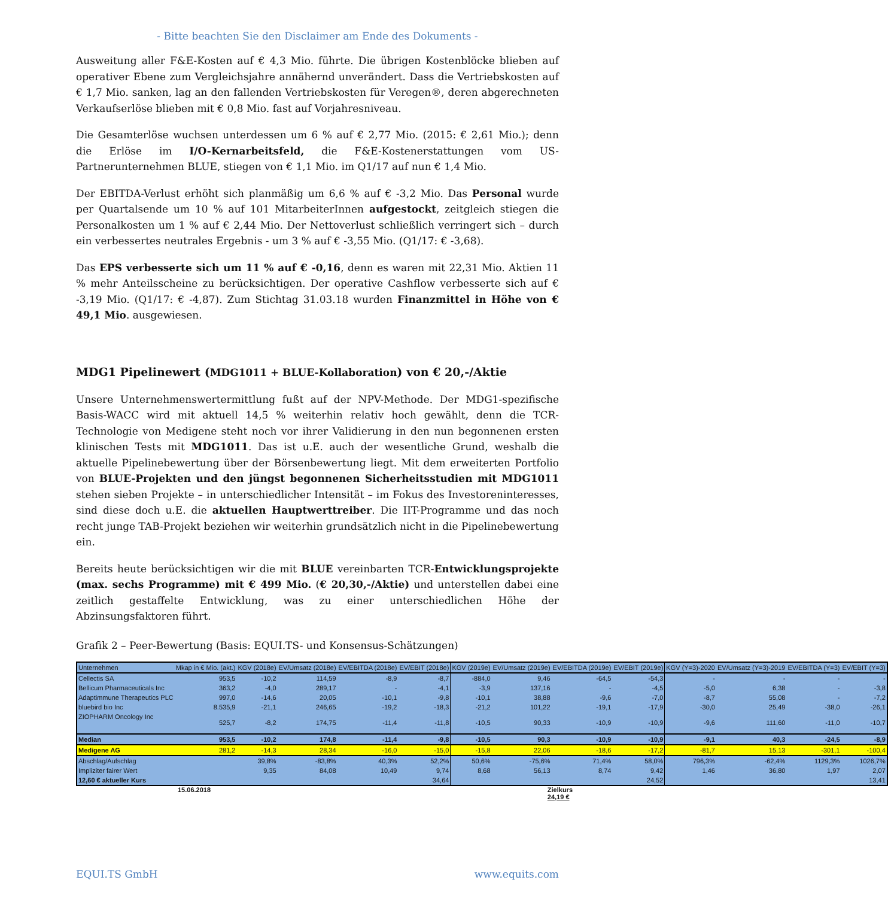- Bitte beachten Sie den Disclaimer am Ende des Dokuments -
Ausweitung aller F&E-Kosten auf € 4,3 Mio. führte. Die übrigen Kostenblöcke blieben auf operativer Ebene zum Vergleichsjahre annähernd unverändert. Dass die Vertriebskosten auf € 1,7 Mio. sanken, lag an den fallenden Vertriebskosten für Veregen®, deren abgerechneten Verkaufserlöse blieben mit € 0,8 Mio. fast auf Vorjahresniveau.
Die Gesamterlöse wuchsen unterdessen um 6 % auf € 2,77 Mio. (2015: € 2,61 Mio.); denn die Erlöse im I/O-Kernarbeitsfeld, die F&E-Kostenerstattungen vom US-Partnerunternehmen BLUE, stiegen von € 1,1 Mio. im Q1/17 auf nun € 1,4 Mio.
Der EBITDA-Verlust erhöht sich planmäßig um 6,6 % auf € -3,2 Mio. Das Personal wurde per Quartalsende um 10 % auf 101 MitarbeiterInnen aufgestockt, zeitgleich stiegen die Personalkosten um 1 % auf € 2,44 Mio. Der Nettoverlust schließlich verringert sich – durch ein verbessertes neutrales Ergebnis - um 3 % auf € -3,55 Mio. (Q1/17: € -3,68).
Das EPS verbesserte sich um 11 % auf € -0,16, denn es waren mit 22,31 Mio. Aktien 11 % mehr Anteilsscheine zu berücksichtigen. Der operative Cashflow verbesserte sich auf € -3,19 Mio. (Q1/17: € -4,87). Zum Stichtag 31.03.18 wurden Finanzmittel in Höhe von € 49,1 Mio. ausgewiesen.
MDG1 Pipelinewert (MDG1011 + BLUE-Kollaboration) von € 20,-/Aktie
Unsere Unternehmenswertermittlung fußt auf der NPV-Methode. Der MDG1-spezifische Basis-WACC wird mit aktuell 14,5 % weiterhin relativ hoch gewählt, denn die TCR-Technologie von Medigene steht noch vor ihrer Validierung in den nun begonnenen ersten klinischen Tests mit MDG1011. Das ist u.E. auch der wesentliche Grund, weshalb die aktuelle Pipelinebewertung über der Börsenbewertung liegt. Mit dem erweiterten Portfolio von BLUE-Projekten und den jüngst begonnenen Sicherheitsstudien mit MDG1011 stehen sieben Projekte – in unterschiedlicher Intensität – im Fokus des Investoreninteresses, sind diese doch u.E. die aktuellen Hauptwerttreiber. Die IIT-Programme und das noch recht junge TAB-Projekt beziehen wir weiterhin grundsätzlich nicht in die Pipelinebewertung ein.
Bereits heute berücksichtigen wir die mit BLUE vereinbarten TCR-Entwicklungsprojekte (max. sechs Programme) mit € 499 Mio. (€ 20,30,-/Aktie) und unterstellen dabei eine zeitlich gestaffelte Entwicklung, was zu einer unterschiedlichen Höhe der Abzinsungsfaktoren führt.
Grafik 2 – Peer-Bewertung (Basis: EQUI.TS- und Konsensus-Schätzungen)
| Unternehmen | Mkap in € Mio. (akt.) | KGV (2018e) | EV/Umsatz (2018e) | EV/EBITDA (2018e) | EV/EBIT (2018e) | KGV (2019e) | EV/Umsatz (2019e) | EV/EBITDA (2019e) | EV/EBIT (2019e) | KGV (Y=3)-2020 | EV/Umsatz (Y=3)-2019 | EV/EBITDA (Y=3) | EV/EBIT (Y=3) |
| --- | --- | --- | --- | --- | --- | --- | --- | --- | --- | --- | --- | --- | --- |
| Cellectis SA | 953,5 | -10,2 | 114,59 | -8,9 | -8,7 | -884,0 | 9,46 | -64,5 | -54,3 | - | - | - | - |
| Bellicum Pharmaceuticals Inc | 363,2 | -4,0 | 289,17 | - | -4,1 | -3,9 | 137,16 | - | -4,5 | -5,0 | 6,38 | - | -3,8 |
| Adaptimmune Therapeutics PLC | 997,0 | -14,6 | 20,05 | -10,1 | -9,8 | -10,1 | 38,88 | -9,6 | -7,0 | -8,7 | 55,08 | - | -7,2 |
| bluebird bio Inc | 8.535,9 | -21,1 | 246,65 | -19,2 | -18,3 | -21,2 | 101,22 | -19,1 | -17,9 | -30,0 | 25,49 | -38,0 | -26,1 |
| ZIOPHARM Oncology Inc | 525,7 | -8,2 | 174,75 | -11,4 | -11,8 | -10,5 | 90,33 | -10,9 | -10,9 | -9,6 | 111,60 | -11,0 | -10,7 |
| Median | 953,5 | -10,2 | 174,8 | -11,4 | -9,8 | -10,5 | 90,3 | -10,9 | -10,9 | -9,1 | 40,3 | -24,5 | -8,9 |
| Medigene AG | 281,2 | -14,3 | 28,34 | -16,0 | -15,0 | -15,8 | 22,06 | -18,6 | -17,2 | -81,7 | 15,13 | -301,1 | -100,4 |
| Abschlag/Aufschlag | | 39,8% | -83,8% | 40,3% | 52,2% | 50,6% | -75,6% | 71,4% | 58,0% | 796,3% | -62,4% | 1129,3% | 1026,7% |
| Impliziter fairer Wert | | 9,35 | 84,08 | 10,49 | 9,74 | 8,68 | 56,13 | 8,74 | 9,42 | 1,46 | 36,80 | 1,97 | 2,07 |
| 12,60 € aktueller Kurs | | | | | 34,64 | | | | 24,52 | | | | 13,41 |
15.06.2018 Zielkurs
24,19 €
EQUI.TS GmbH www.equits.com